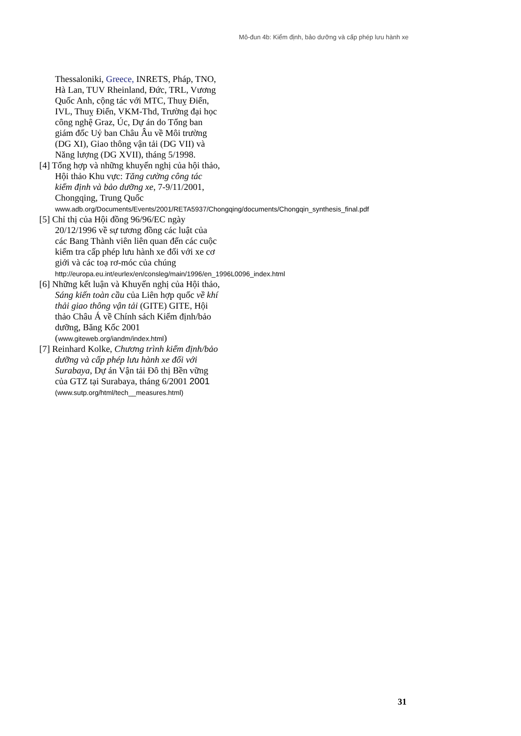Mô-đun 4b: Kiểm định, bảo dưỡng và cấp phép lưu hành xe
Thessaloniki, Greece, INRETS, Pháp, TNO, Hà Lan, TUV Rheinland, Đức, TRL, Vương Quốc Anh, cộng tác với MTC, Thuỵ Điển, IVL, Thuỵ Điển, VKM-Thd, Trường đại học công nghệ Graz, Úc, Dự án do Tổng ban giám đốc Uỷ ban Châu Âu về Môi trường (DG XI), Giao thông vận tải (DG VII) và Năng lượng (DG XVII), tháng 5/1998.
[4] Tổng hợp và những khuyến nghị của hội thảo, Hội thảo Khu vực: Tăng cường công tác kiểm định và bảo dưỡng xe, 7-9/11/2001, Chongqing, Trung Quốc www.adb.org/Documents/Events/2001/RETA5937/Chongqing/documents/Chongqin_synthesis_final.pdf
[5] Chỉ thị của Hội đồng 96/96/EC ngày 20/12/1996 về sự tương đồng các luật của các Bang Thành viên liên quan đến các cuộc kiểm tra cấp phép lưu hành xe đối với xe cơ giới và các toạ rơ-móc của chúng http://europa.eu.int/eurlex/en/consleg/main/1996/en_1996L0096_index.html
[6] Những kết luận và Khuyến nghị của Hội thảo, Sáng kiến toàn cầu của Liên hợp quốc về khí thải giao thông vận tải (GITE) GITE, Hội thảo Châu Á về Chính sách Kiểm định/bảo dưỡng, Băng Kốc 2001 (www.giteweb.org/iandm/index.html)
[7] Reinhard Kolke, Chương trình kiểm định/bảo dưỡng và cấp phép lưu hành xe đối với Surabaya, Dự án Vận tải Đô thị Bền vững của GTZ tại Surabaya, tháng 6/2001 2001 (www.sutp.org/html/tech__measures.html)
31